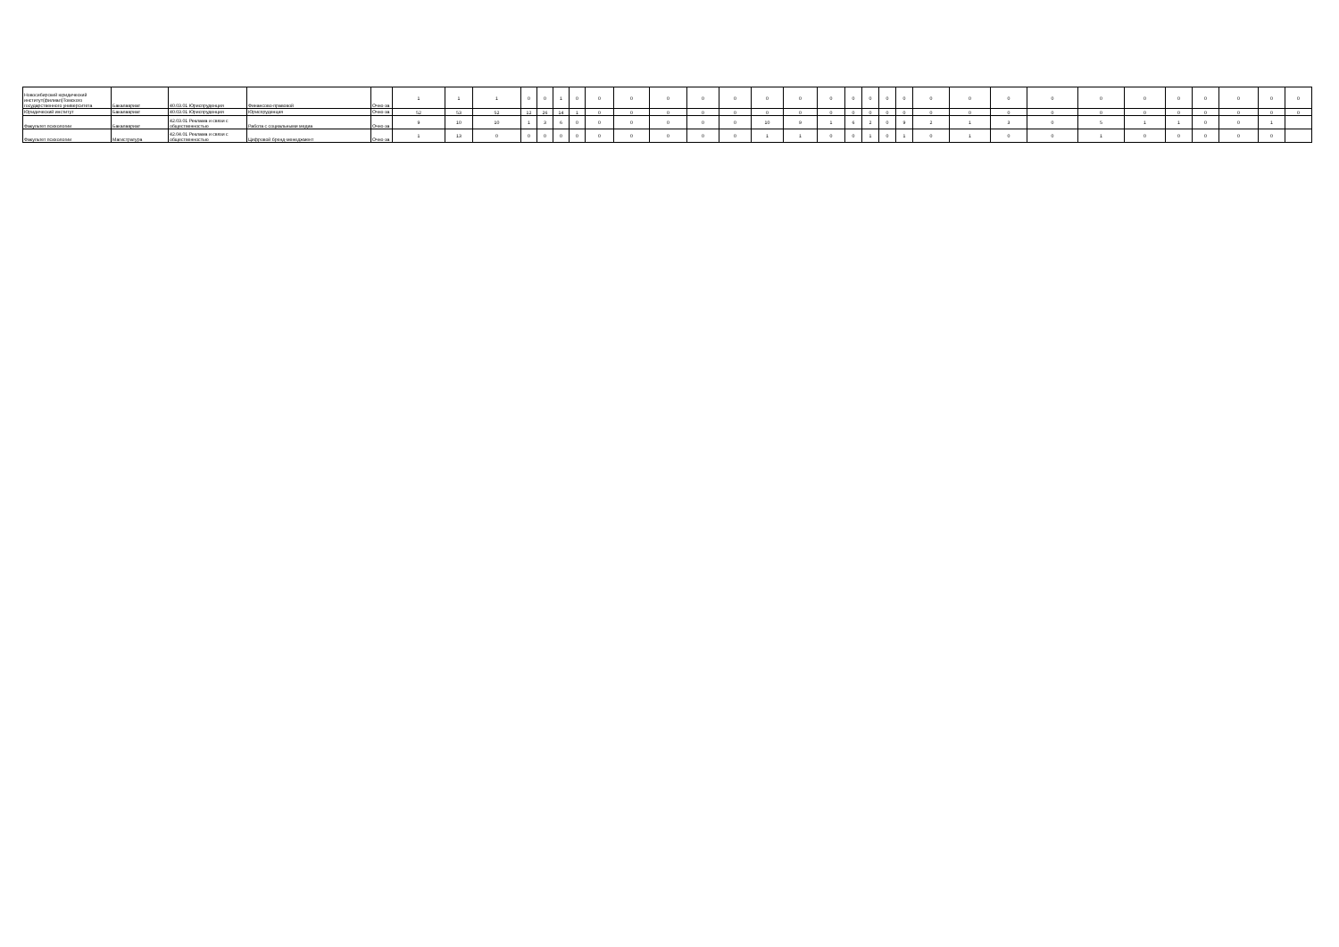| Новосибирский юридический институт(филиал)Томского государственного университета | Бакалавриат | 40.03.01 Юриспруденция | Финансово-правовой | Очно-за | 1 | 1 | 1 | 0 | 0 | 1 | 0 | 0 | 0 | 0 | 0 | 0 | 0 | 0 | 0 | 0 | 0 | 0 | 0 | 0 | 0 | 0 | 0 | 0 | 0 | 0 | 0 | 0 | 0 | 0 |
| Юридический институт | Бакалавриат | 40.03.01 Юриспруденция | Юриспруденция | Очно-за | 52 | 53 | 52 | 12 | 26 | 14 | 1 | 0 | 0 | 0 | 0 | 0 | 0 | 0 | 0 | 0 | 0 | 0 | 0 | 0 | 0 | 0 | 0 | 0 | 0 | 0 | 0 | 0 | 0 | 0 |
| Факультет психологии | Бакалавриат | 42.03.01 Реклама и связи с общественностью | Работа с социальными медиа | Очно-за | 9 | 10 | 10 | 1 | 3 | 6 | 0 | 0 | 0 | 0 | 0 | 0 | 10 | 9 | 1 | 6 | 2 | 0 | 9 | 2 | 1 | 3 | 0 | 5 | 1 | 1 | 0 | 0 | 1 | |
| Факультет психологии | Магистратура | 42.04.01 Реклама и связи с общественностью | Цифровой бренд-менеджмент | Очно-за | 1 | 13 | 0 | 0 | 0 | 0 | 0 | 0 | 0 | 0 | 0 | 0 | 1 | 1 | 0 | 0 | 1 | 0 | 1 | 0 | 1 | 0 | 0 | 1 | 0 | 0 | 0 | 0 | 0 | |